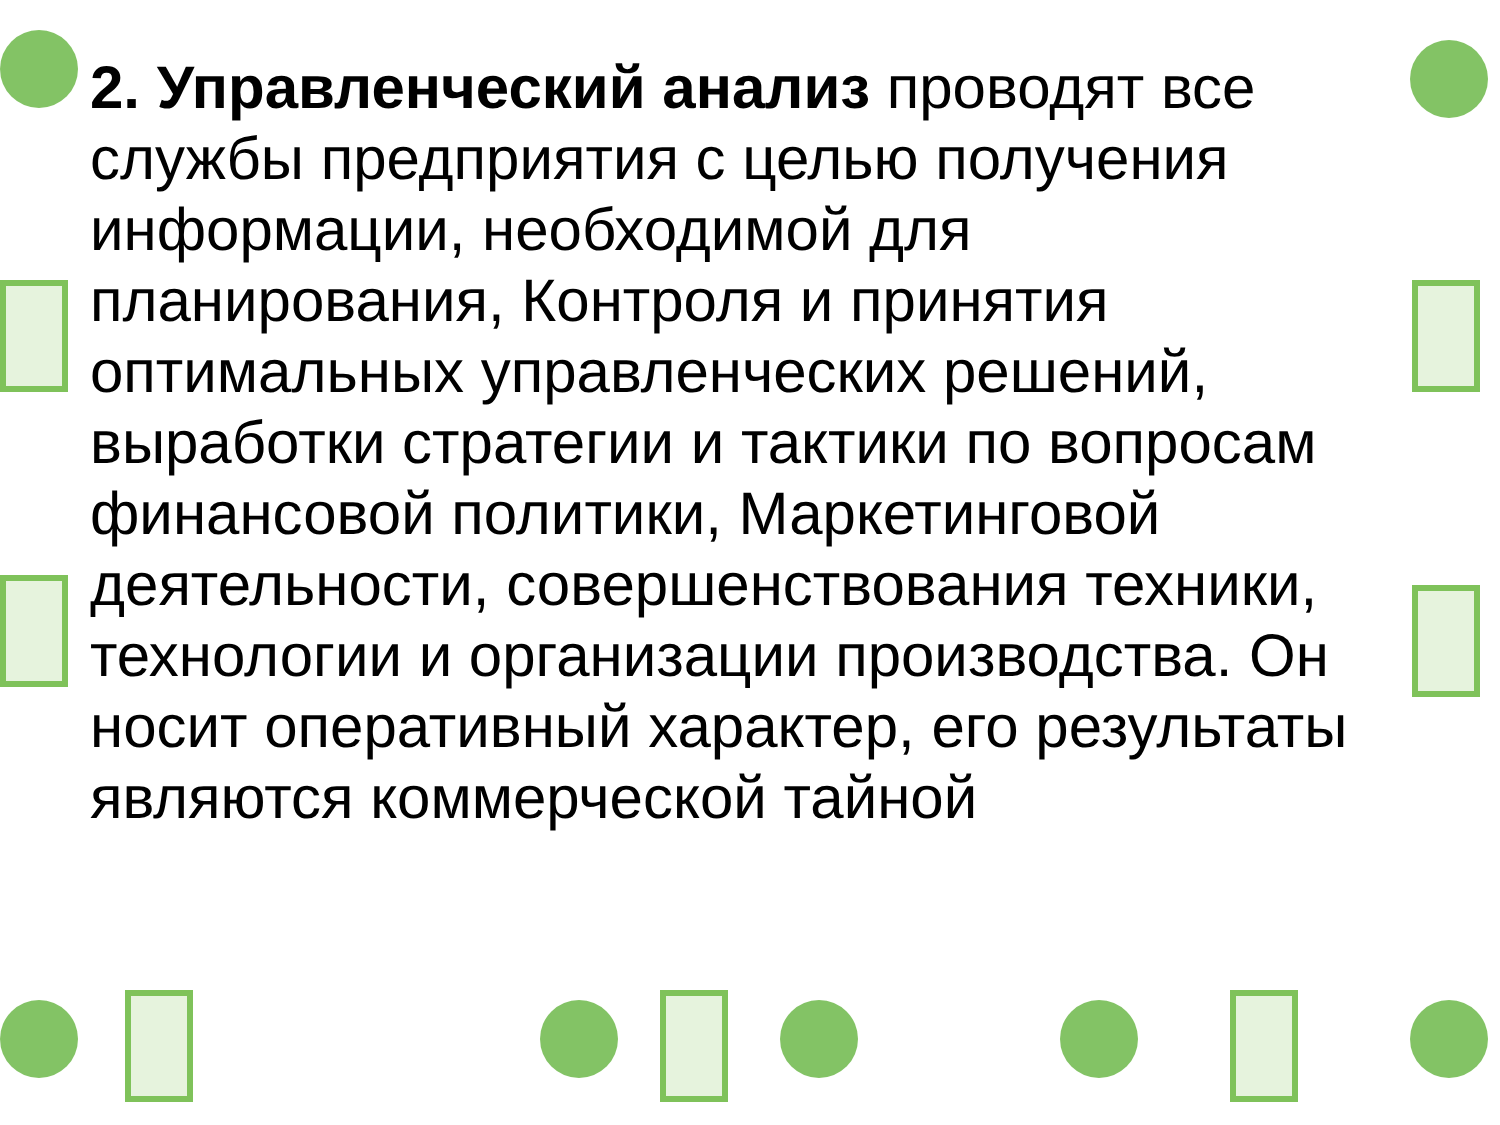2. Управленческий анализ проводят все службы предприятия с целью получения информации, необходимой для планирования, Контроля и принятия оптимальных управленческих решений, выработки стратегии и тактики по вопросам финансовой политики, Маркетинговой деятельности, совершенствования техники, технологии и организации производства. Он носит оперативный характер, его результаты являются коммерческой тайной